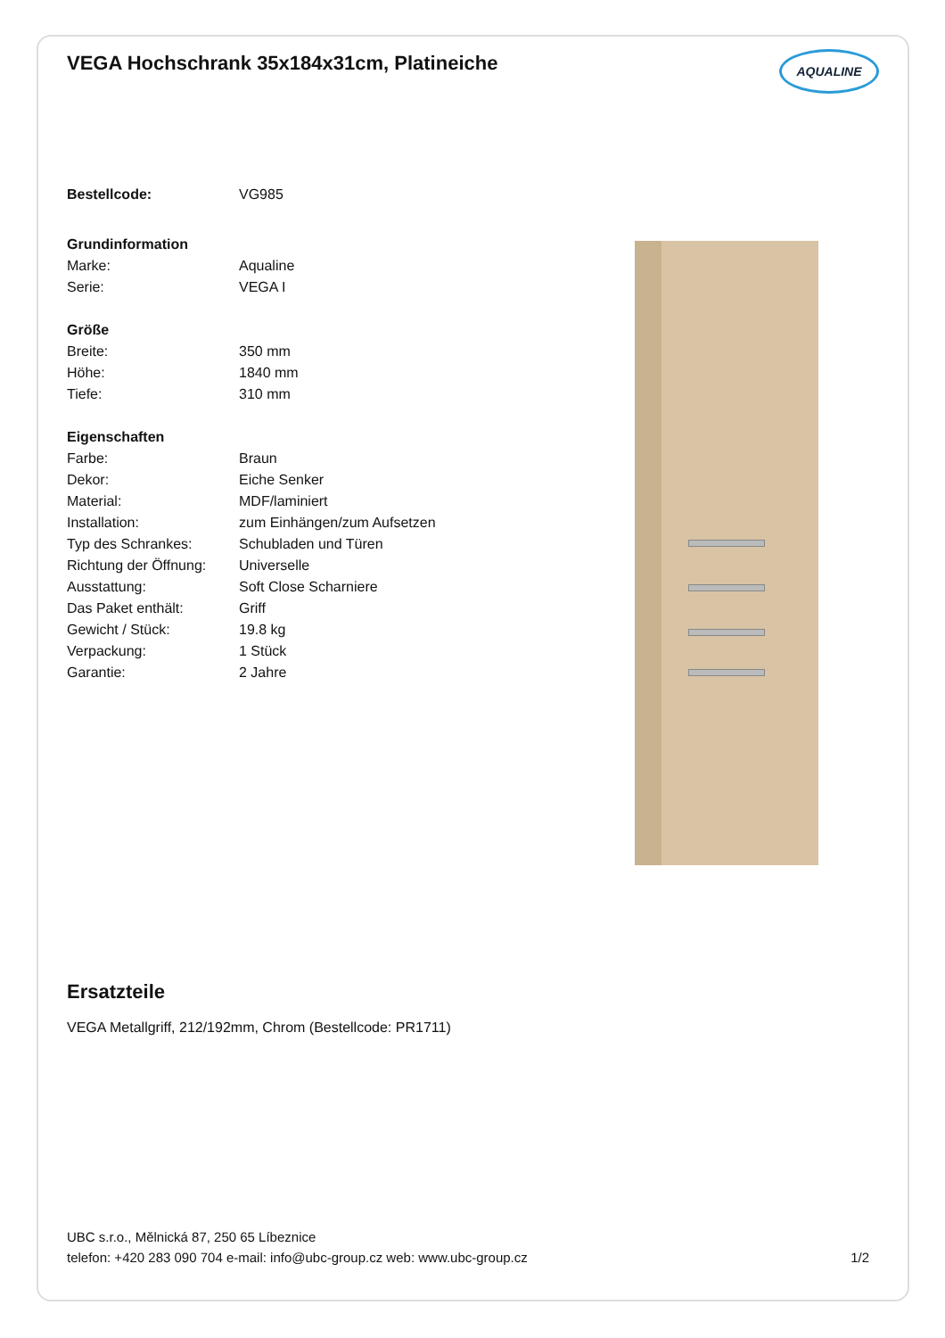AQUALINE
VEGA Hochschrank 35x184x31cm, Platineiche
| Bestellcode: | VG985 |
| Grundinformation | |
| Marke: | Aqualine |
| Serie: | VEGA I |
| Größe | |
| Breite: | 350 mm |
| Höhe: | 1840 mm |
| Tiefe: | 310 mm |
| Eigenschaften | |
| Farbe: | Braun |
| Dekor: | Eiche Senker |
| Material: | MDF/laminiert |
| Installation: | zum Einhängen/zum Aufsetzen |
| Typ des Schrankes: | Schubladen und Türen |
| Richtung der Öffnung: | Universelle |
| Ausstattung: | Soft Close Scharniere |
| Das Paket enthält: | Griff |
| Gewicht / Stück: | 19.8 kg |
| Verpackung: | 1 Stück |
| Garantie: | 2 Jahre |
Ersatzteile
VEGA Metallgriff, 212/192mm, Chrom (Bestellcode: PR1711)
UBC s.r.o., Mělnická 87, 250 65 Líbeznice
telefon: +420 283 090 704 e-mail: info@ubc-group.cz web: www.ubc-group.cz 1/2